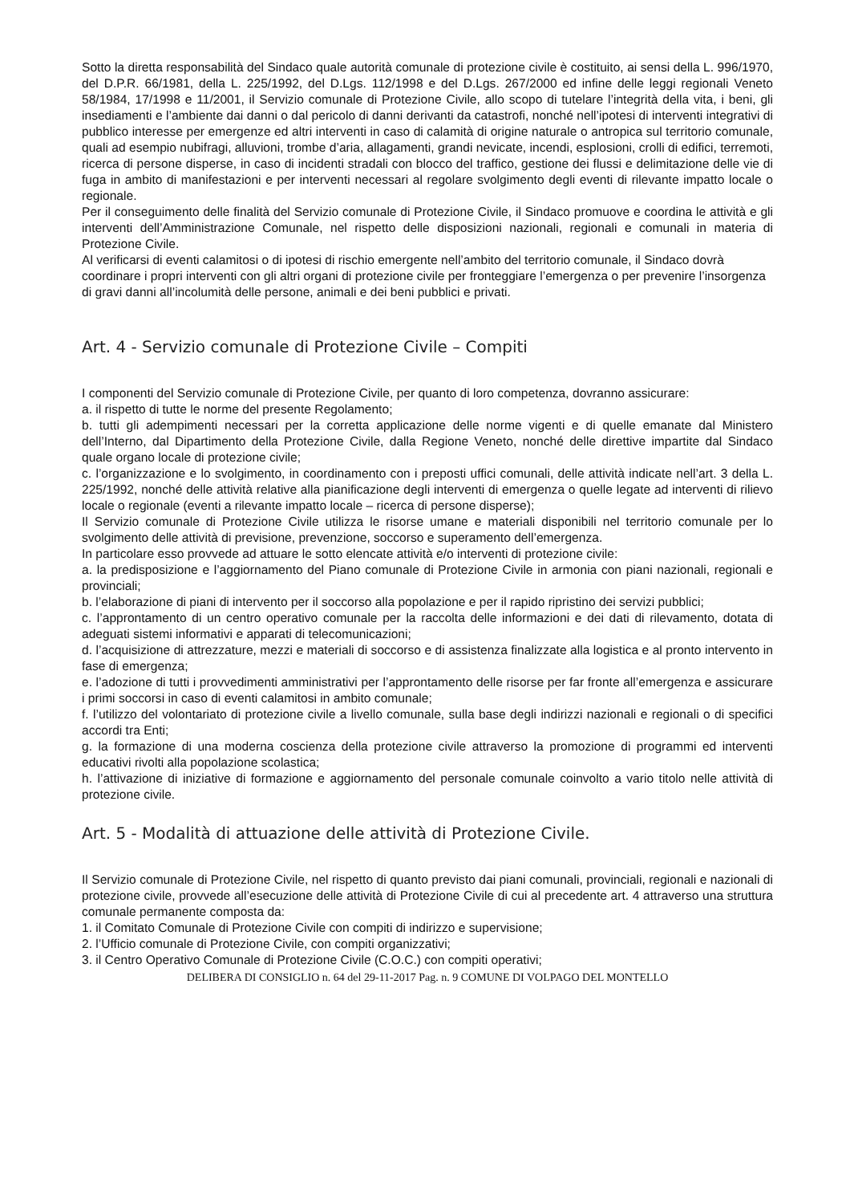Sotto la diretta responsabilità del Sindaco quale autorità comunale di protezione civile è costituito, ai sensi della L. 996/1970, del D.P.R. 66/1981, della L. 225/1992, del D.Lgs. 112/1998 e del D.Lgs. 267/2000 ed infine delle leggi regionali Veneto 58/1984, 17/1998 e 11/2001, il Servizio comunale di Protezione Civile, allo scopo di tutelare l’integrità della vita, i beni, gli insediamenti e l’ambiente dai danni o dal pericolo di danni derivanti da catastrofi, nonché nell’ipotesi di interventi integrativi di pubblico interesse per emergenze ed altri interventi in caso di calamità di origine naturale o antropica sul territorio comunale, quali ad esempio nubifragi, alluvioni, trombe d’aria, allagamenti, grandi nevicate, incendi, esplosioni, crolli di edifici, terremoti, ricerca di persone disperse, in caso di incidenti stradali con blocco del traffico, gestione dei flussi e delimitazione delle vie di fuga in ambito di manifestazioni e per interventi necessari al regolare svolgimento degli eventi di rilevante impatto locale o regionale.
Per il conseguimento delle finalità del Servizio comunale di Protezione Civile, il Sindaco promuove e coordina le attività e gli interventi dell’Amministrazione Comunale, nel rispetto delle disposizioni nazionali, regionali e comunali in materia di Protezione Civile.
Al verificarsi di eventi calamitosi o di ipotesi di rischio emergente nell’ambito del territorio comunale, il Sindaco dovrà coordinare i propri interventi con gli altri organi di protezione civile per fronteggiare l’emergenza o per prevenire l’insorgenza di gravi danni all’incolumità delle persone, animali e dei beni pubblici e privati.
Art. 4 - Servizio comunale di Protezione Civile – Compiti
I componenti del Servizio comunale di Protezione Civile, per quanto di loro competenza, dovranno assicurare:
a. il rispetto di tutte le norme del presente Regolamento;
b. tutti gli adempimenti necessari per la corretta applicazione delle norme vigenti e di quelle emanate dal Ministero dell’Interno, dal Dipartimento della Protezione Civile, dalla Regione Veneto, nonché delle direttive impartite dal Sindaco quale organo locale di protezione civile;
c. l’organizzazione e lo svolgimento, in coordinamento con i preposti uffici comunali, delle attività indicate nell’art. 3 della L. 225/1992, nonché delle attività relative alla pianificazione degli interventi di emergenza o quelle legate ad interventi di rilievo locale o regionale (eventi a rilevante impatto locale – ricerca di persone disperse);
Il Servizio comunale di Protezione Civile utilizza le risorse umane e materiali disponibili nel territorio comunale per lo svolgimento delle attività di previsione, prevenzione, soccorso e superamento dell’emergenza.
In particolare esso provvede ad attuare le sotto elencate attività e/o interventi di protezione civile:
a. la predisposizione e l’aggiornamento del Piano comunale di Protezione Civile in armonia con piani nazionali, regionali e provinciali;
b. l’elaborazione di piani di intervento per il soccorso alla popolazione e per il rapido ripristino dei servizi pubblici;
c. l’approntamento di un centro operativo comunale per la raccolta delle informazioni e dei dati di rilevamento, dotata di adeguati sistemi informativi e apparati di telecomunicazioni;
d. l’acquisizione di attrezzature, mezzi e materiali di soccorso e di assistenza finalizzate alla logistica e al pronto intervento in fase di emergenza;
e. l’adozione di tutti i provvedimenti amministrativi per l’approntamento delle risorse per far fronte all’emergenza e assicurare i primi soccorsi in caso di eventi calamitosi in ambito comunale;
f. l’utilizzo del volontariato di protezione civile a livello comunale, sulla base degli indirizzi nazionali e regionali o di specifici accordi tra Enti;
g. la formazione di una moderna coscienza della protezione civile attraverso la promozione di programmi ed interventi educativi rivolti alla popolazione scolastica;
h. l’attivazione di iniziative di formazione e aggiornamento del personale comunale coinvolto a vario titolo nelle attività di protezione civile.
Art. 5 - Modalità di attuazione delle attività di Protezione Civile.
Il Servizio comunale di Protezione Civile, nel rispetto di quanto previsto dai piani comunali, provinciali, regionali e nazionali di protezione civile, provvede all’esecuzione delle attività di Protezione Civile di cui al precedente art. 4 attraverso una struttura comunale permanente composta da:
1. il Comitato Comunale di Protezione Civile con compiti di indirizzo e supervisione;
2. l’Ufficio comunale di Protezione Civile, con compiti organizzativi;
3. il Centro Operativo Comunale di Protezione Civile (C.O.C.) con compiti operativi;
DELIBERA DI CONSIGLIO n. 64 del 29-11-2017 Pag. n. 9 COMUNE DI VOLPAGO DEL MONTELLO